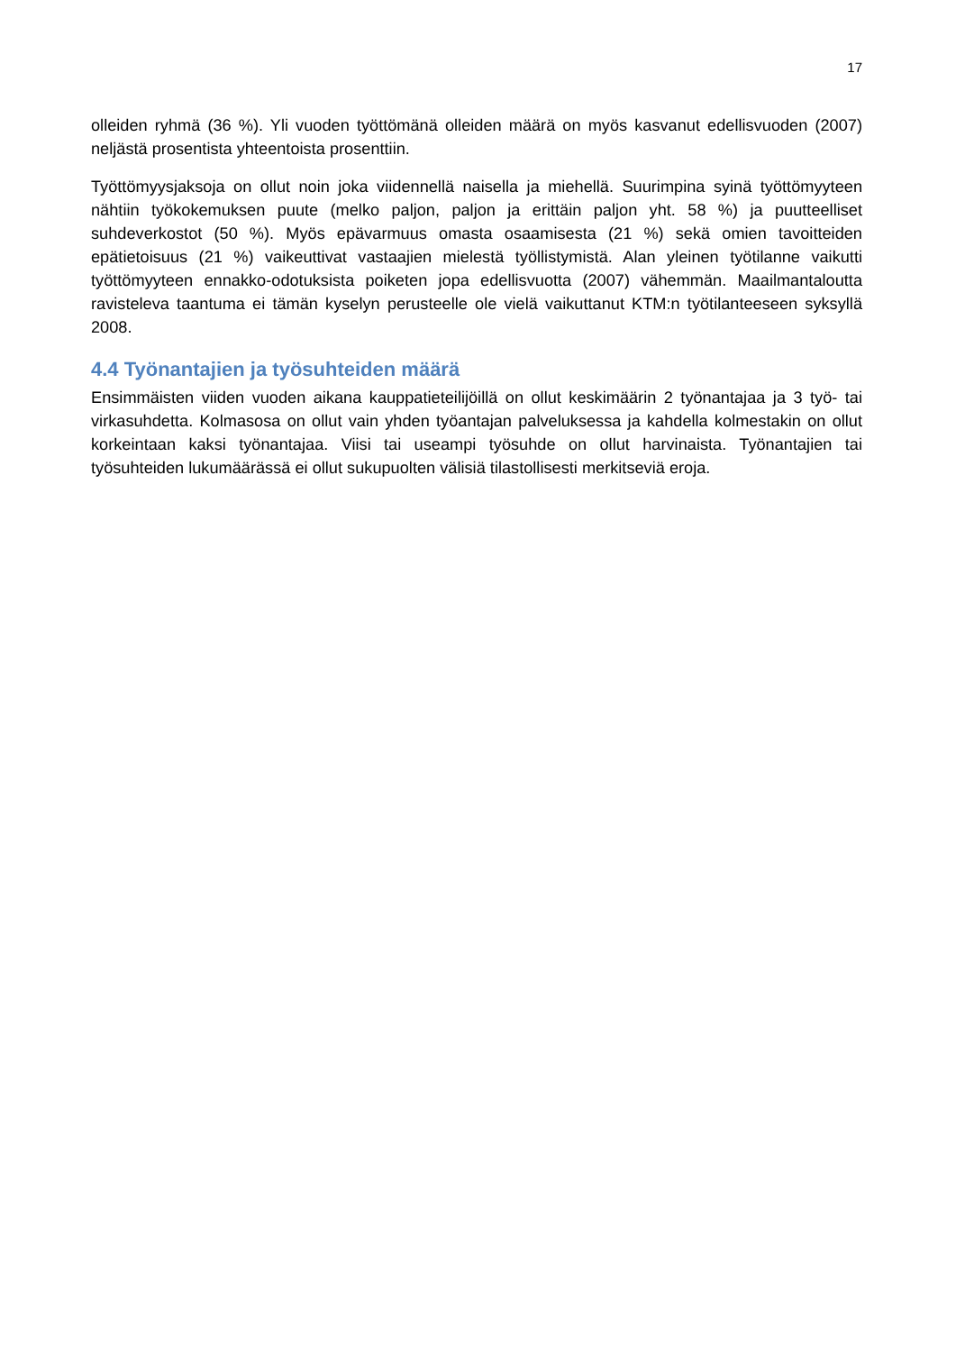17
olleiden ryhmä (36 %). Yli vuoden työttömänä olleiden määrä on myös kasvanut edellisvuoden (2007) neljästä prosentista yhteentoista prosenttiin.
Työttömyysjaksoja on ollut noin joka viidennellä naisella ja miehellä. Suurimpina syinä työttömyyteen nähtiin työkokemuksen puute (melko paljon, paljon ja erittäin paljon yht. 58 %) ja puutteelliset suhdeverkostot (50 %). Myös epävarmuus omasta osaamisesta (21 %) sekä omien tavoitteiden epätietoisuus (21 %) vaikeuttivat vastaajien mielestä työllistymistä. Alan yleinen työtilanne vaikutti työttömyyteen ennakko-odotuksista poiketen jopa edellisvuotta (2007) vähemmän. Maailmantaloutta ravisteleva taantuma ei tämän kyselyn perusteelle ole vielä vaikuttanut KTM:n työtilanteeseen syksyllä 2008.
4.4 Työnantajien ja työsuhteiden määrä
Ensimmäisten viiden vuoden aikana kauppatieteilijöillä on ollut keskimäärin 2 työnantajaa ja 3 työ- tai virkasuhdetta. Kolmasosa on ollut vain yhden työantajan palveluksessa ja kahdella kolmestakin on ollut korkeintaan kaksi työnantajaa. Viisi tai useampi työsuhde on ollut harvinaista. Työnantajien tai työsuhteiden lukumäärässä ei ollut sukupuolten välisiä tilastollisesti merkitseviä eroja.